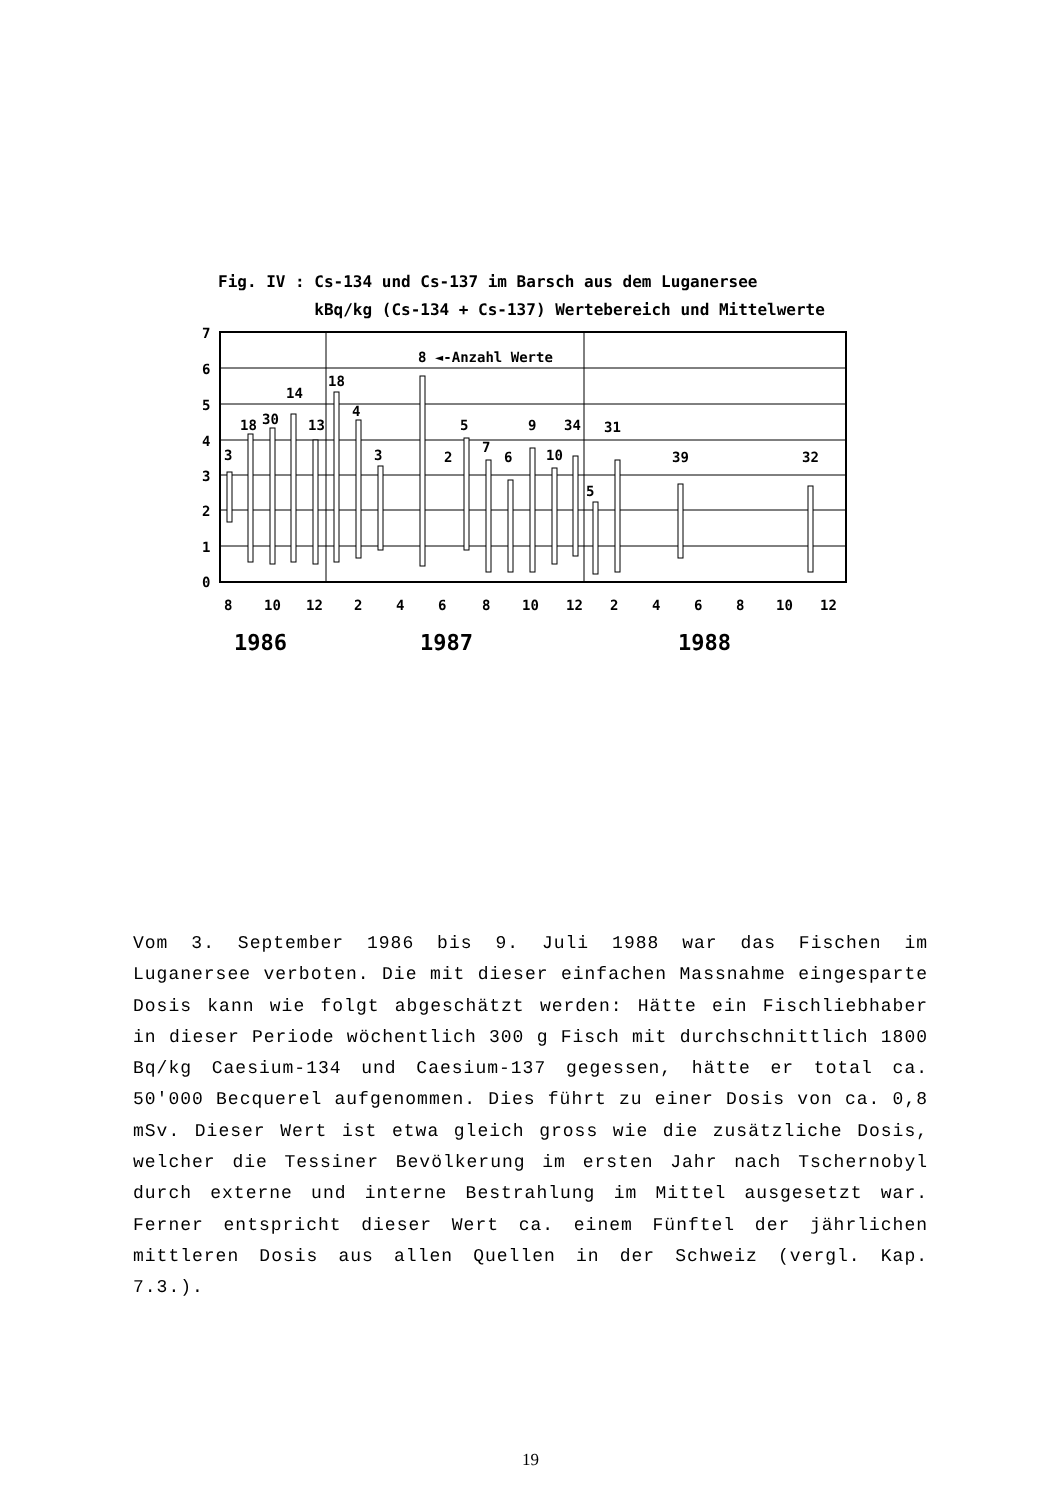Fig. IV : Cs-134 und Cs-137 im Barsch aus dem Luganersee
kBq/kg (Cs-134 + Cs-137) Wertebereich und Mittelwerte
7
6
5
4
3
2
1
0
8 ◄-Anzahl Werte
3
18
30
14
13
18
4
3
2
5
7
6
9
10
34
5
31
39
32
8
10
12
2
4
6
8
10
12
2
4
6
8
10
12
1986
1987
1988
Vom 3. September 1986 bis 9. Juli 1988 war das Fischen im Luganersee verboten. Die mit dieser einfachen Massnahme eingesparte Dosis kann wie folgt abgeschätzt werden: Hätte ein Fischliebhaber in dieser Periode wöchentlich 300 g Fisch mit durchschnittlich 1800 Bq/kg Caesium-134 und Caesium-137 gegessen, hätte er total ca. 50'000 Becquerel aufgenommen. Dies führt zu einer Dosis von ca. 0,8 mSv. Dieser Wert ist etwa gleich gross wie die zusätzliche Dosis, welcher die Tessiner Bevölkerung im ersten Jahr nach Tschernobyl durch externe und interne Bestrahlung im Mittel ausgesetzt war. Ferner entspricht dieser Wert ca. einem Fünftel der jährlichen mittleren Dosis aus allen Quellen in der Schweiz (vergl. Kap. 7.3.).
19